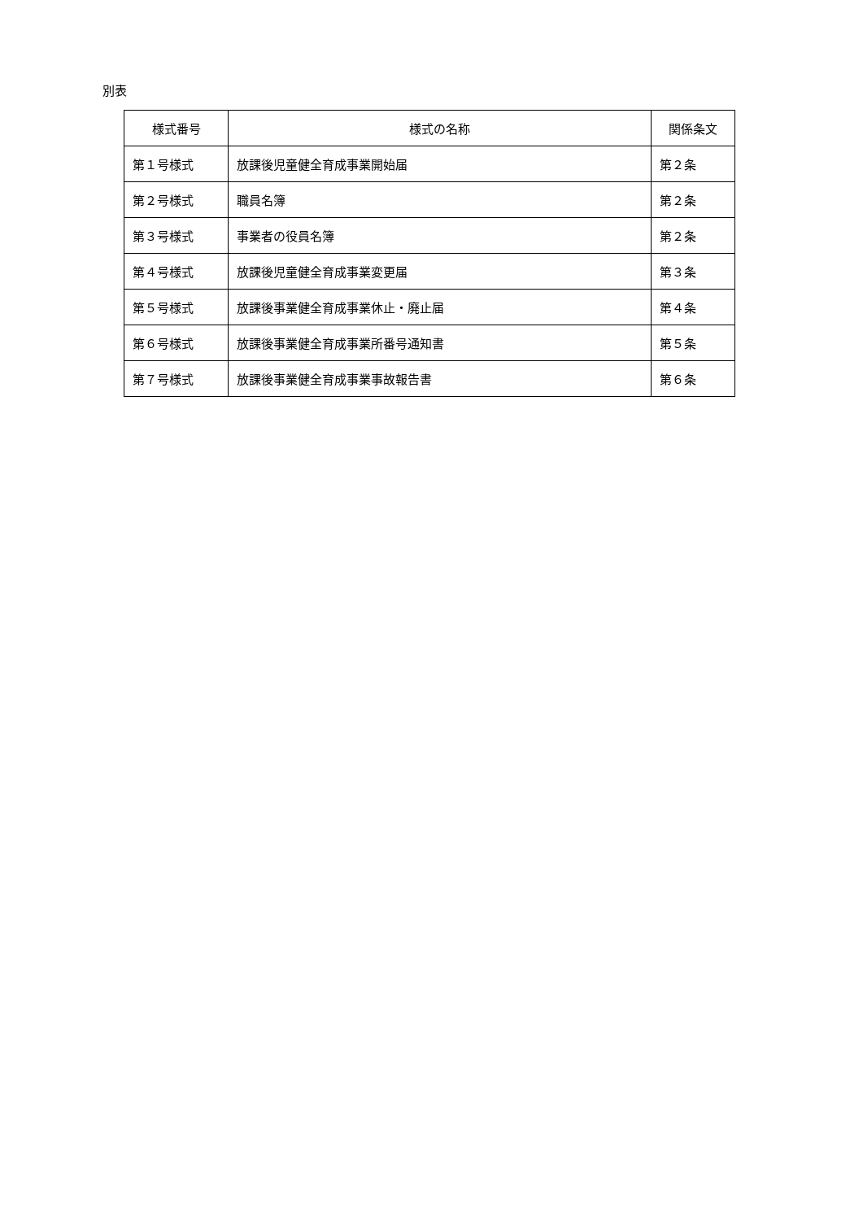別表
| 様式番号 | 様式の名称 | 関係条文 |
| --- | --- | --- |
| 第１号様式 | 放課後児童健全育成事業開始届 | 第２条 |
| 第２号様式 | 職員名簿 | 第２条 |
| 第３号様式 | 事業者の役員名簿 | 第２条 |
| 第４号様式 | 放課後児童健全育成事業変更届 | 第３条 |
| 第５号様式 | 放課後事業健全育成事業休止・廃止届 | 第４条 |
| 第６号様式 | 放課後事業健全育成事業所番号通知書 | 第５条 |
| 第７号様式 | 放課後事業健全育成事業事故報告書 | 第６条 |